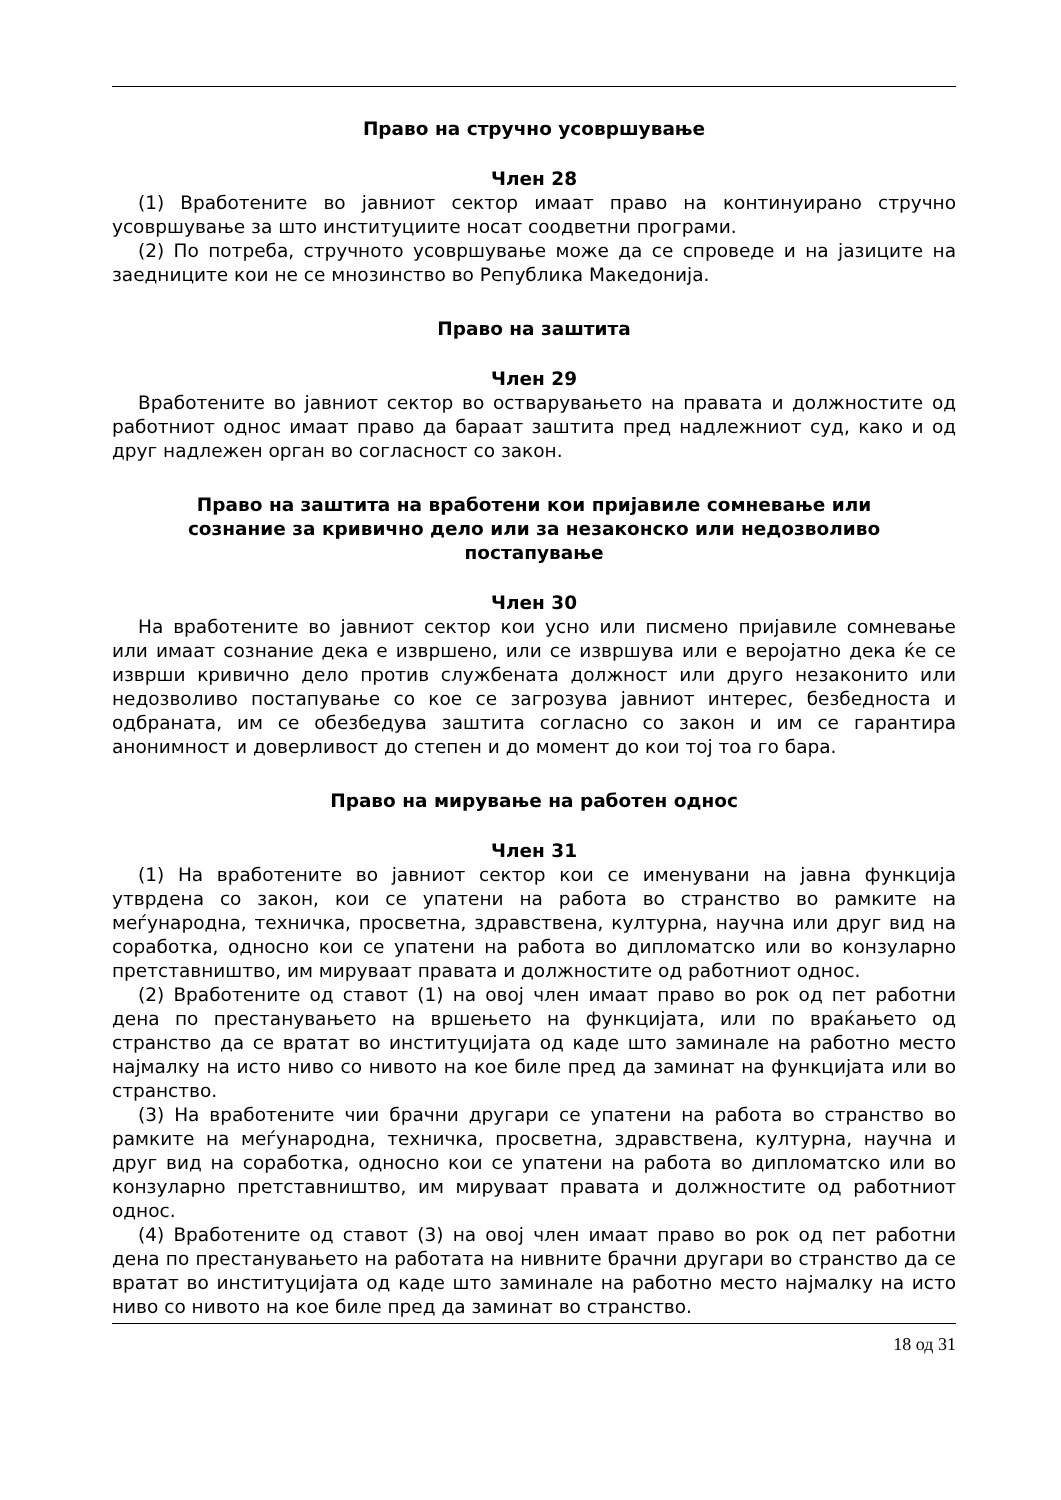Право на стручно усовршување
Член 28
(1) Вработените во јавниот сектор имаат право на континуирано стручно усовршување за што институциите носат соодветни програми.
(2) По потреба, стручното усовршување може да се спроведе и на јазиците на заедниците кои не се мнозинство во Република Македонија.
Право на заштита
Член 29
Вработените во јавниот сектор во остварувањето на правата и должностите од работниот однос имаат право да бараат заштита пред надлежниот суд, како и од друг надлежен орган во согласност со закон.
Право на заштита на вработени кои пријавиле сомневање или сознание за кривично дело или за незаконско или недозволиво постапување
Член 30
На вработените во јавниот сектор кои усно или писмено пријавиле сомневање или имаат сознание дека е извршено, или се извршува или е веројатно дека ќе се изврши кривично дело против службената должност или друго незаконито или недозволиво постапување со кое се загрозува јавниот интерес, безбедноста и одбраната, им се обезбедува заштита согласно со закон и им се гарантира анонимност и доверливост до степен и до момент до кои тој тоа го бара.
Право на мирување на работен однос
Член 31
(1) На вработените во јавниот сектор кои се именувани на јавна функција утврдена со закон, кои се упатени на работа во странство во рамките на меѓународна, техничка, просветна, здравствена, културна, научна или друг вид на соработка, односно кои се упатени на работа во дипломатско или во конзуларно претставништво, им мируваат правата и должностите од работниот однос.
(2) Вработените од ставот (1) на овој член имаат право во рок од пет работни дена по престанувањето на вршењето на функцијата, или по враќањето од странство да се вратат во институцијата од каде што заминале на работно место најмалку на исто ниво со нивото на кое биле пред да заминат на функцијата или во странство.
(3) На вработените чии брачни другари се упатени на работа во странство во рамките на меѓународна, техничка, просветна, здравствена, културна, научна и друг вид на соработка, односно кои се упатени на работа во дипломатско или во конзуларно претставништво, им мируваат правата и должностите од работниот однос.
(4) Вработените од ставот (3) на овој член имаат право во рок од пет работни дена по престанувањето на работата на нивните брачни другари во странство да се вратат во институцијата од каде што заминале на работно место најмалку на исто ниво со нивото на кое биле пред да заминат во странство.
18 од 31